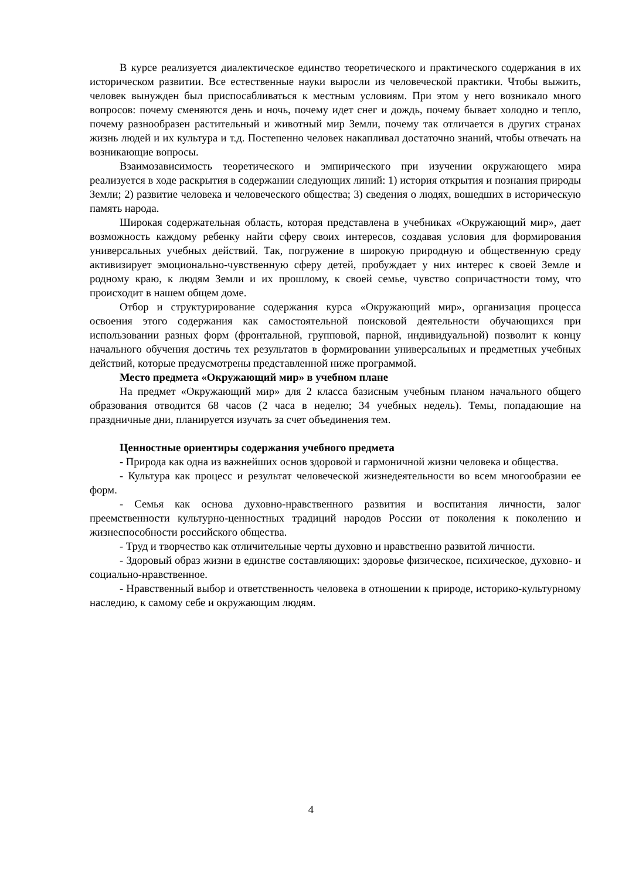В курсе реализуется диалектическое единство теоретического и практического содержания в их историческом развитии. Все естественные науки выросли из человеческой практики. Чтобы выжить, человек вынужден был приспосабливаться к местным условиям. При этом у него возникало много вопросов: почему сменяются день и ночь, почему идет снег и дождь, почему бывает холодно и тепло, почему разнообразен растительный и животный мир Земли, почему так отличается в других странах жизнь людей и их культура и т.д. Постепенно человек накапливал достаточно знаний, чтобы отвечать на возникающие вопросы.
Взаимозависимость теоретического и эмпирического при изучении окружающего мира реализуется в ходе раскрытия в содержании следующих линий: 1) история открытия и познания природы Земли; 2) развитие человека и человеческого общества; 3) сведения о людях, вошедших в историческую память народа.
Широкая содержательная область, которая представлена в учебниках «Окружающий мир», дает возможность каждому ребенку найти сферу своих интересов, создавая условия для формирования универсальных учебных действий. Так, погружение в широкую природную и общественную среду активизирует эмоционально-чувственную сферу детей, пробуждает у них интерес к своей Земле и родному краю, к людям Земли и их прошлому, к своей семье, чувство сопричастности тому, что происходит в нашем общем доме.
Отбор и структурирование содержания курса «Окружающий мир», организация процесса освоения этого содержания как самостоятельной поисковой деятельности обучающихся при использовании разных форм (фронтальной, групповой, парной, индивидуальной) позволит к концу начального обучения достичь тех результатов в формировании универсальных и предметных учебных действий, которые предусмотрены представленной ниже программой.
Место предмета «Окружающий мир» в учебном плане
На предмет «Окружающий мир» для 2 класса базисным учебным планом начального общего образования отводится 68 часов (2 часа в неделю; 34 учебных недель). Темы, попадающие на праздничные дни, планируется изучать за счет объединения тем.
Ценностные ориентиры содержания учебного предмета
- Природа как одна из важнейших основ здоровой и гармоничной жизни человека и общества.
- Культура как процесс и результат человеческой жизнедеятельности во всем многообразии ее форм.
- Семья как основа духовно-нравственного развития и воспитания личности, залог преемственности культурно-ценностных традиций народов России от поколения к поколению и жизнеспособности российского общества.
- Труд и творчество как отличительные черты духовно и нравственно развитой личности.
- Здоровый образ жизни в единстве составляющих: здоровье физическое, психическое, духовно- и социально-нравственное.
- Нравственный выбор и ответственность человека в отношении к природе, историко-культурному наследию, к самому себе и окружающим людям.
4